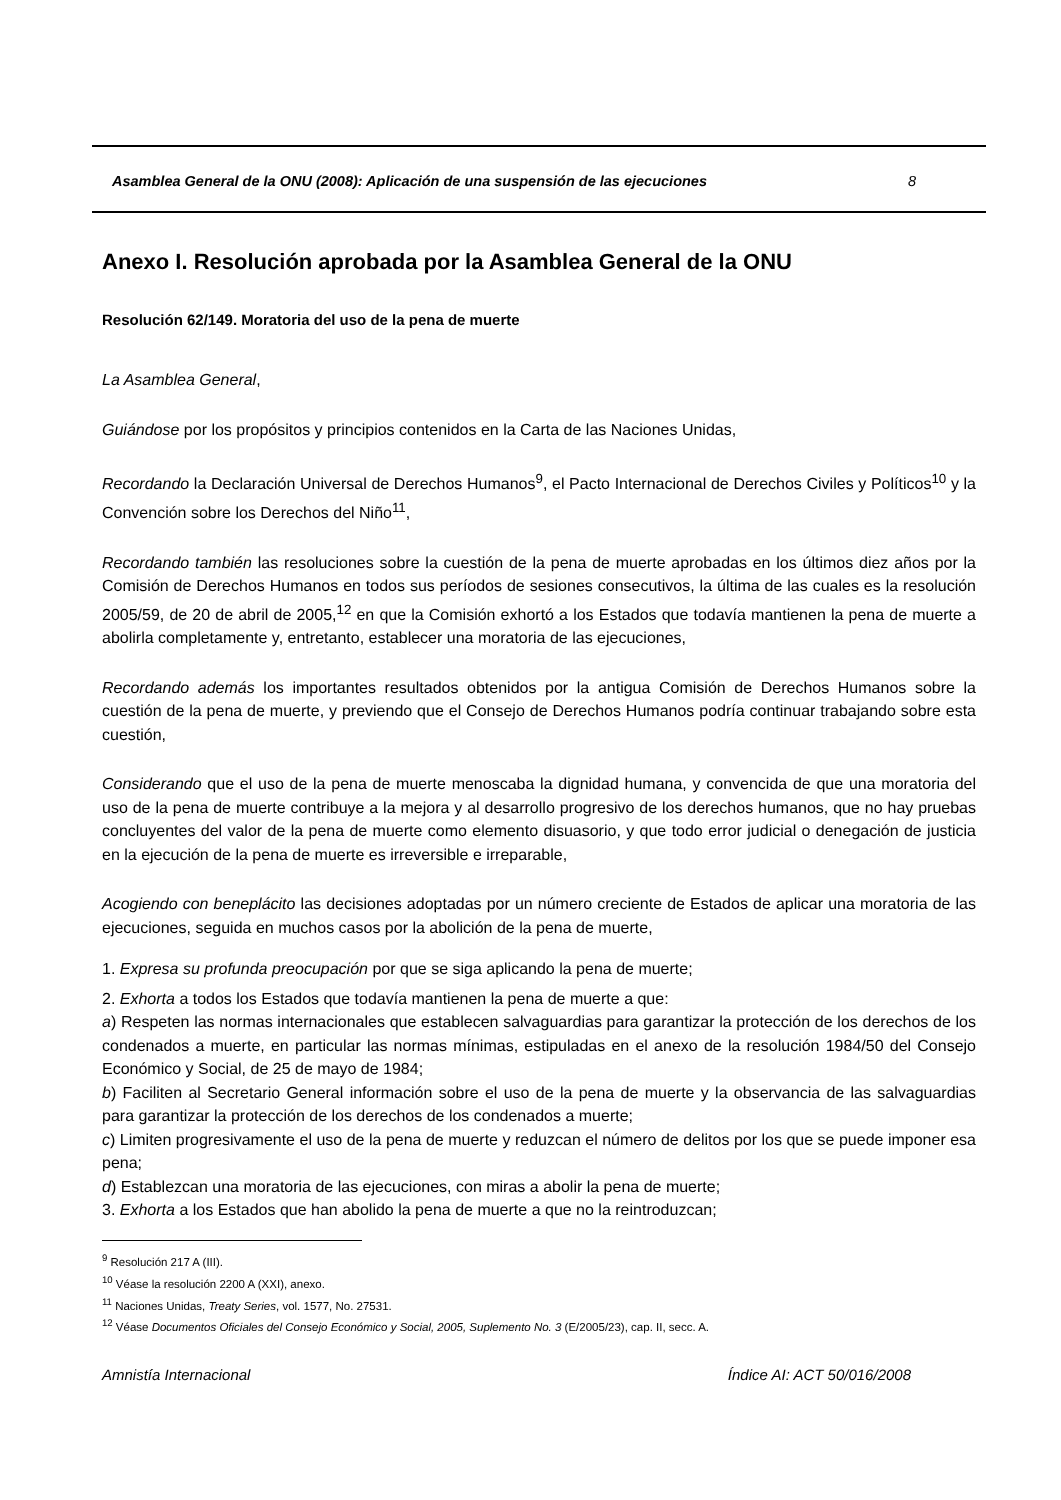Asamblea General de la ONU (2008): Aplicación de una suspensión de las ejecuciones 8
Anexo I. Resolución aprobada por la Asamblea General de la ONU
Resolución 62/149. Moratoria del uso de la pena de muerte
La Asamblea General,
Guiándose por los propósitos y principios contenidos en la Carta de las Naciones Unidas,
Recordando la Declaración Universal de Derechos Humanos<sup>9</sup>, el Pacto Internacional de Derechos Civiles y Políticos<sup>10</sup> y la Convención sobre los Derechos del Niño<sup>11</sup>,
Recordando también las resoluciones sobre la cuestión de la pena de muerte aprobadas en los últimos diez años por la Comisión de Derechos Humanos en todos sus períodos de sesiones consecutivos, la última de las cuales es la resolución 2005/59, de 20 de abril de 2005,<sup>12</sup> en que la Comisión exhortó a los Estados que todavía mantienen la pena de muerte a abolirla completamente y, entretanto, establecer una moratoria de las ejecuciones,
Recordando además los importantes resultados obtenidos por la antigua Comisión de Derechos Humanos sobre la cuestión de la pena de muerte, y previendo que el Consejo de Derechos Humanos podría continuar trabajando sobre esta cuestión,
Considerando que el uso de la pena de muerte menoscaba la dignidad humana, y convencida de que una moratoria del uso de la pena de muerte contribuye a la mejora y al desarrollo progresivo de los derechos humanos, que no hay pruebas concluyentes del valor de la pena de muerte como elemento disuasorio, y que todo error judicial o denegación de justicia en la ejecución de la pena de muerte es irreversible e irreparable,
Acogiendo con beneplácito las decisiones adoptadas por un número creciente de Estados de aplicar una moratoria de las ejecuciones, seguida en muchos casos por la abolición de la pena de muerte,
1. Expresa su profunda preocupación por que se siga aplicando la pena de muerte;
2. Exhorta a todos los Estados que todavía mantienen la pena de muerte a que:
a) Respeten las normas internacionales que establecen salvaguardias para garantizar la protección de los derechos de los condenados a muerte, en particular las normas mínimas, estipuladas en el anexo de la resolución 1984/50 del Consejo Económico y Social, de 25 de mayo de 1984;
b) Faciliten al Secretario General información sobre el uso de la pena de muerte y la observancia de las salvaguardias para garantizar la protección de los derechos de los condenados a muerte;
c) Limiten progresivamente el uso de la pena de muerte y reduzcan el número de delitos por los que se puede imponer esa pena;
d) Establezcan una moratoria de las ejecuciones, con miras a abolir la pena de muerte;
3. Exhorta a los Estados que han abolido la pena de muerte a que no la reintroduzcan;
<sup>9</sup> Resolución 217 A (III).
<sup>10</sup> Véase la resolución 2200 A (XXI), anexo.
<sup>11</sup> Naciones Unidas, Treaty Series, vol. 1577, No. 27531.
<sup>12</sup> Véase Documentos Oficiales del Consejo Económico y Social, 2005, Suplemento No. 3 (E/2005/23), cap. II, secc. A.
Amnistía Internacional Índice AI: ACT 50/016/2008